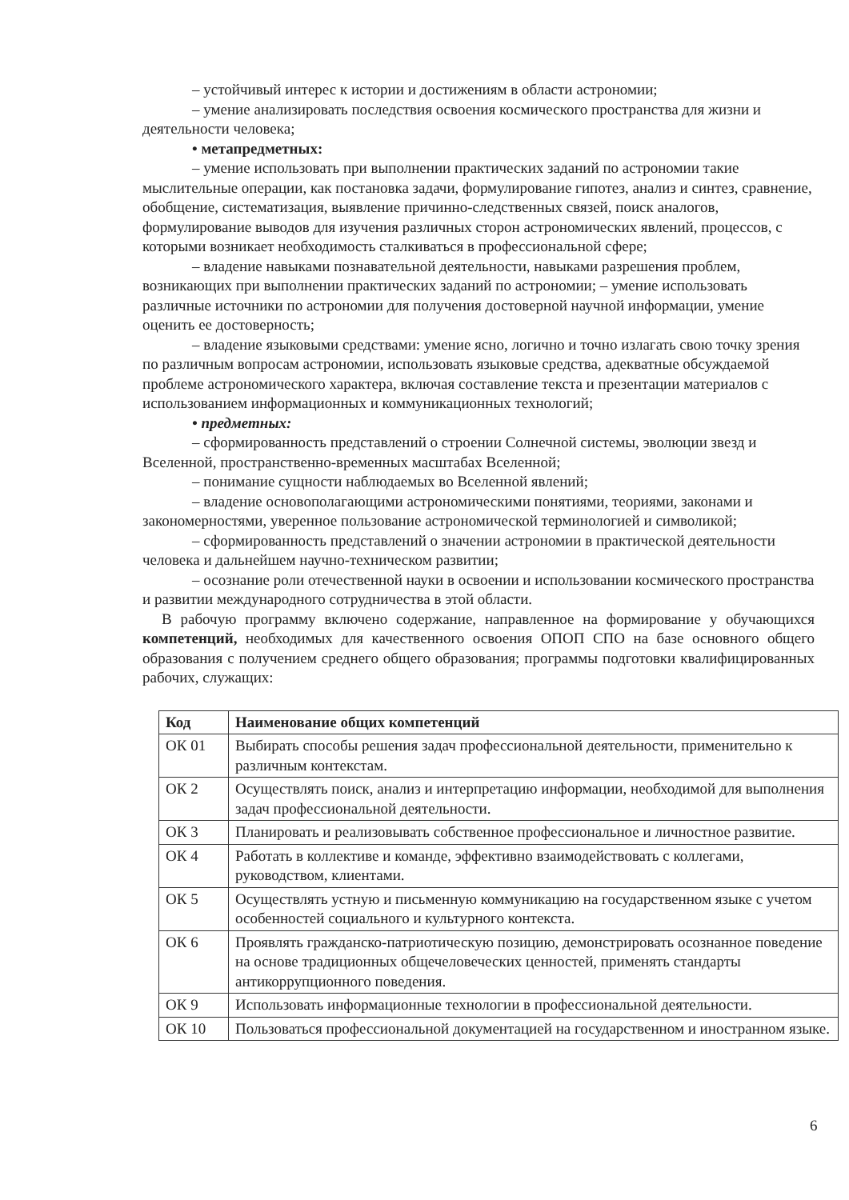– устойчивый интерес к истории и достижениям в области астрономии;
– умение анализировать последствия освоения космического пространства для жизни и деятельности человека;
• метапредметных:
– умение использовать при выполнении практических заданий по астрономии такие мыслительные операции, как постановка задачи, формулирование гипотез, анализ и синтез, сравнение, обобщение, систематизация, выявление причинно-следственных связей, поиск аналогов, формулирование выводов для изучения различных сторон астрономических явлений, процессов, с которыми возникает необходимость сталкиваться в профессиональной сфере;
– владение навыками познавательной деятельности, навыками разрешения проблем, возникающих при выполнении практических заданий по астрономии; – умение использовать различные источники по астрономии для получения достоверной научной информации, умение оценить ее достоверность;
– владение языковыми средствами: умение ясно, логично и точно излагать свою точку зрения по различным вопросам астрономии, использовать языковые средства, адекватные обсуждаемой проблеме астрономического характера, включая составление текста и презентации материалов с использованием информационных и коммуникационных технологий;
• предметных:
– сформированность представлений о строении Солнечной системы, эволюции звезд и Вселенной, пространственно-временных масштабах Вселенной;
– понимание сущности наблюдаемых во Вселенной явлений;
– владение основополагающими астрономическими понятиями, теориями, законами и закономерностями, уверенное пользование астрономической терминологией и символикой;
– сформированность представлений о значении астрономии в практической деятельности человека и дальнейшем научно-техническом развитии;
– осознание роли отечественной науки в освоении и использовании космического пространства и развитии международного сотрудничества в этой области.
В рабочую программу включено содержание, направленное на формирование у обучающихся компетенций, необходимых для качественного освоения ОПОП СПО на базе основного общего образования с получением среднего общего образования; программы подготовки квалифицированных рабочих, служащих:
| Код | Наименование общих компетенций |
| --- | --- |
| ОК 01 | Выбирать способы решения задач профессиональной деятельности, применительно к различным контекстам. |
| ОК 2 | Осуществлять поиск, анализ и интерпретацию информации, необходимой для выполнения задач профессиональной деятельности. |
| ОК 3 | Планировать и реализовывать собственное профессиональное и личностное развитие. |
| ОК 4 | Работать в коллективе и команде, эффективно взаимодействовать с коллегами, руководством, клиентами. |
| ОК 5 | Осуществлять устную и письменную коммуникацию на государственном языке с учетом особенностей социального и культурного контекста. |
| ОК 6 | Проявлять гражданско-патриотическую позицию, демонстрировать осознанное поведение на основе традиционных общечеловеческих ценностей, применять стандарты антикоррупционного поведения. |
| ОК 9 | Использовать информационные технологии в профессиональной деятельности. |
| ОК 10 | Пользоваться профессиональной документацией на государственном и иностранном языке. |
6